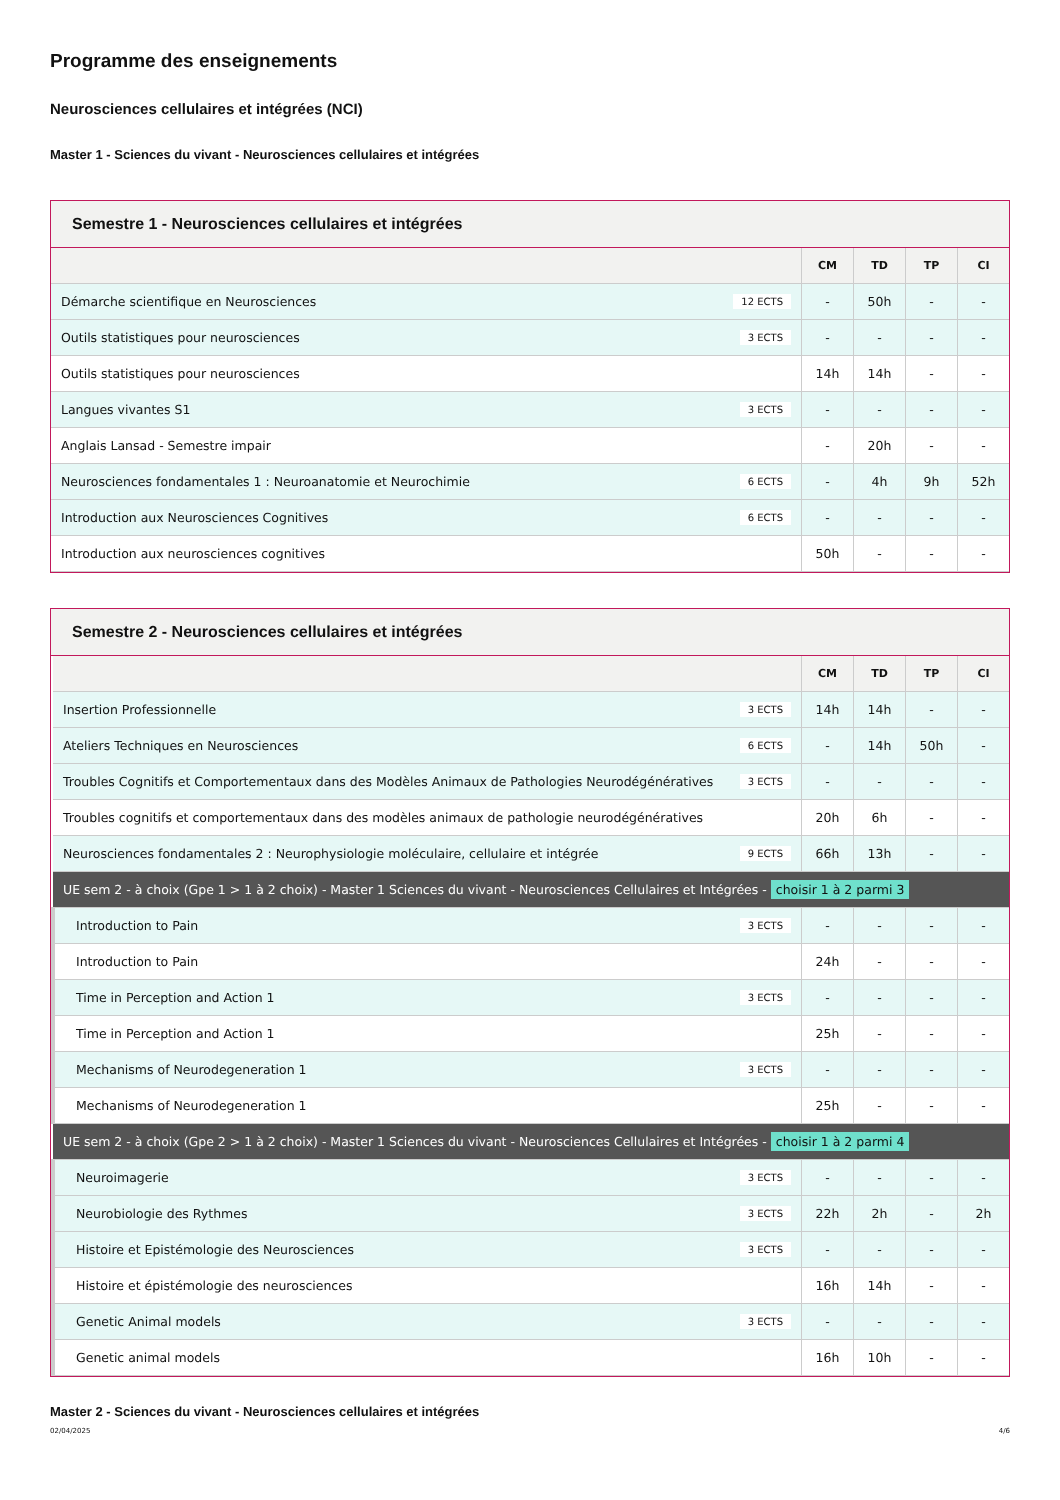Programme des enseignements
Neurosciences cellulaires et intégrées (NCI)
Master 1 - Sciences du vivant - Neurosciences cellulaires et intégrées
Semestre 1 - Neurosciences cellulaires et intégrées
| | CM | TD | TP | CI |
| --- | --- | --- | --- | --- |
| Démarche scientifique en Neurosciences 12 ECTS | - | 50h | - | - |
| Outils statistiques pour neurosciences 3 ECTS | - | - | - | - |
| Outils statistiques pour neurosciences | 14h | 14h | - | - |
| Langues vivantes S1 3 ECTS | - | - | - | - |
| Anglais Lansad - Semestre impair | - | 20h | - | - |
| Neurosciences fondamentales 1 : Neuroanatomie et Neurochimie 6 ECTS | - | 4h | 9h | 52h |
| Introduction aux Neurosciences Cognitives 6 ECTS | - | - | - | - |
| Introduction aux neurosciences cognitives | 50h | - | - | - |
Semestre 2 - Neurosciences cellulaires et intégrées
| | CM | TD | TP | CI |
| --- | --- | --- | --- | --- |
| Insertion Professionnelle 3 ECTS | 14h | 14h | - | - |
| Ateliers Techniques en Neurosciences 6 ECTS | - | 14h | 50h | - |
| Troubles Cognitifs et Comportementaux dans des Modèles Animaux de Pathologies Neurodégénératives 3 ECTS | - | - | - | - |
| Troubles cognitifs et comportementaux dans des modèles animaux de pathologie neurodégénératives | 20h | 6h | - | - |
| Neurosciences fondamentales 2 : Neurophysiologie moléculaire, cellulaire et intégrée 9 ECTS | 66h | 13h | - | - |
| UE sem 2 - à choix (Gpe 1 > 1 à 2 choix) - Master 1 Sciences du vivant - Neurosciences Cellulaires et Intégrées - choisir 1 à 2 parmi 3 | | | | |
| Introduction to Pain 3 ECTS | - | - | - | - |
| Introduction to Pain | 24h | - | - | - |
| Time in Perception and Action 1 3 ECTS | - | - | - | - |
| Time in Perception and Action 1 | 25h | - | - | - |
| Mechanisms of Neurodegeneration 1 3 ECTS | - | - | - | - |
| Mechanisms of Neurodegeneration 1 | 25h | - | - | - |
| UE sem 2 - à choix (Gpe 2 > 1 à 2 choix) - Master 1 Sciences du vivant - Neurosciences Cellulaires et Intégrées - choisir 1 à 2 parmi 4 | | | | |
| Neuroimagerie 3 ECTS | - | - | - | - |
| Neurobiologie des Rythmes 3 ECTS | 22h | 2h | - | 2h |
| Histoire et Epistémologie des Neurosciences 3 ECTS | - | - | - | - |
| Histoire et épistémologie des neurosciences | 16h | 14h | - | - |
| Genetic Animal models 3 ECTS | - | - | - | - |
| Genetic animal models | 16h | 10h | - | - |
Master 2 - Sciences du vivant - Neurosciences cellulaires et intégrées
02/04/2025 4/6